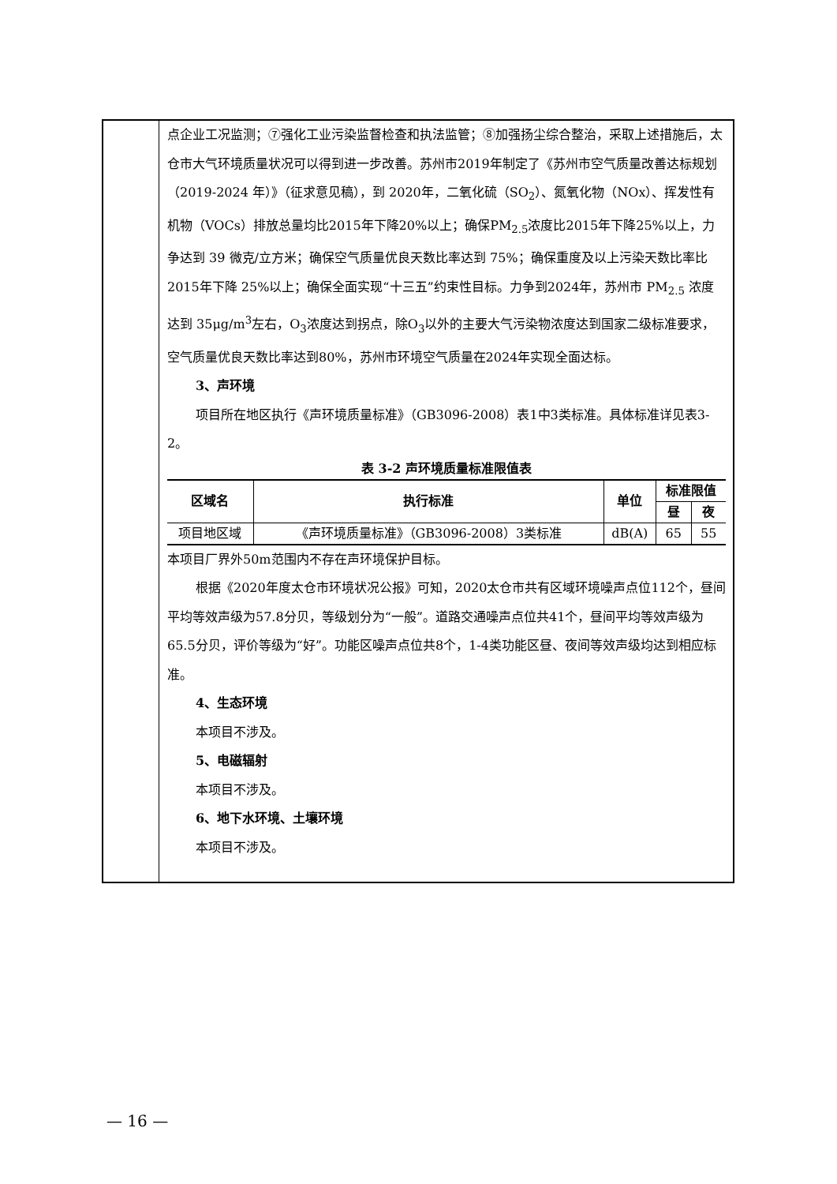点企业工况监测；⑦强化工业污染监督检查和执法监管；⑧加强扬尘综合整治，采取上述措施后，太仓市大气环境质量状况可以得到进一步改善。苏州市2019年制定了《苏州市空气质量改善达标规划（2019-2024 年）》（征求意见稿），到 2020年，二氧化硫（SO<sub>2</sub>）、氮氧化物（NOx）、挥发性有机物（VOCs）排放总量均比2015年下降20%以上；确保PM<sub>2.5</sub>浓度比2015年下降25%以上，力争达到 39 微克/立方米；确保空气质量优良天数比率达到 75%；确保重度及以上污染天数比率比2015年下降 25%以上；确保全面实现“十三五”约束性目标。力争到2024年，苏州市 PM<sub>2.5</sub> 浓度达到 35μg/m<sup>3</sup>左右，O<sub>3</sub>浓度达到拐点，除O<sub>3</sub>以外的主要大气污染物浓度达到国家二级标准要求，空气质量优良天数比率达到80%，苏州市环境空气质量在2024年实现全面达标。
3、声环境
项目所在地区执行《声环境质量标准》（GB3096-2008）表1中3类标准。具体标准详见表3-2。
表 3-2 声环境质量标准限值表
| 区域名 | 执行标准 | 单位 | 标准限值 | |
| --- | --- | --- | --- | --- |
| | | | 昼 | 夜 |
| 项目地区域 | 《声环境质量标准》（GB3096-2008）3类标准 | dB(A) | 65 | 55 |
本项目厂界外50m范围内不存在声环境保护目标。
根据《2020年度太仓市环境状况公报》可知，2020太仓市共有区域环境噪声点位112个，昼间平均等效声级为57.8分贝，等级划分为“一般”。道路交通噪声点位共41个，昼间平均等效声级为65.5分贝，评价等级为“好”。功能区噪声点位共8个，1-4类功能区昼、夜间等效声级均达到相应标准。
4、生态环境
本项目不涉及。
5、电磁辐射
本项目不涉及。
6、地下水环境、土壤环境
本项目不涉及。
— 16 —